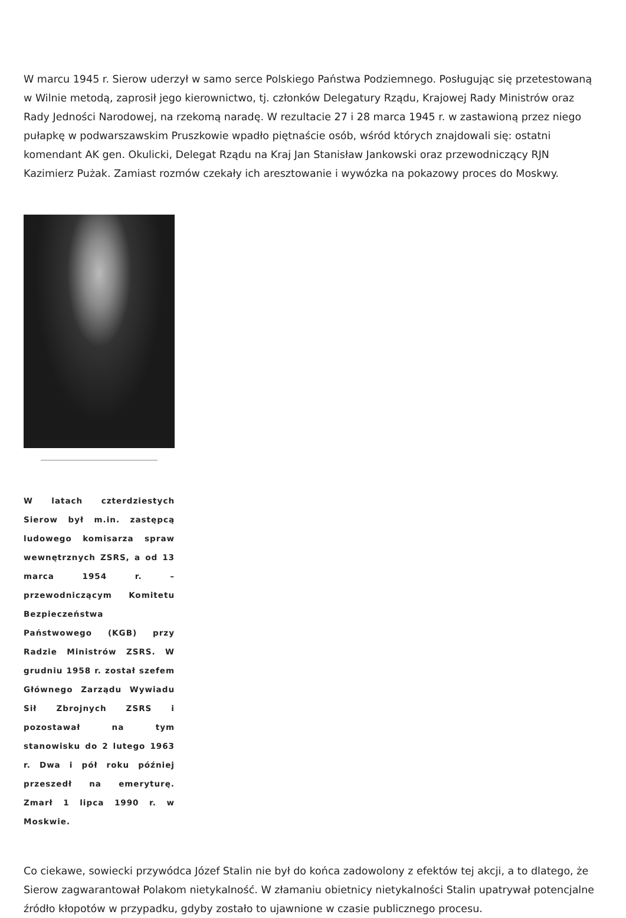W marcu 1945 r. Sierow uderzył w samo serce Polskiego Państwa Podziemnego. Posługując się przetestowaną w Wilnie metodą, zaprosił jego kierownictwo, tj. członków Delegatury Rządu, Krajowej Rady Ministrów oraz Rady Jedności Narodowej, na rzekomą naradę. W rezultacie 27 i 28 marca 1945 r. w zastawioną przez niego pułapkę w podwarszawskim Pruszkowie wpadło piętnaście osób, wśród których znajdowali się: ostatni komendant AK gen. Okulicki, Delegat Rządu na Kraj Jan Stanisław Jankowski oraz przewodniczący RJN Kazimierz Pużak. Zamiast rozmów czekały ich aresztowanie i wywózka na pokazowy proces do Moskwy.
W latach czterdziestych Sierow był m.in. zastępcą ludowego komisarza spraw wewnętrznych ZSRS, a od 13 marca 1954 r. – przewodniczącym Komitetu Bezpieczeństwa Państwowego (KGB) przy Radzie Ministrów ZSRS. W grudniu 1958 r. został szefem Głównego Zarządu Wywiadu Sił Zbrojnych ZSRS i pozostawał na tym stanowisku do 2 lutego 1963 r. Dwa i pół roku później przeszedł na emeryturę. Zmarł 1 lipca 1990 r. w Moskwie.
Co ciekawe, sowiecki przywódca Józef Stalin nie był do końca zadowolony z efektów tej akcji, a to dlatego, że Sierow zagwarantował Polakom nietykalność. W złamaniu obietnicy nietykalności Stalin upatrywał potencjalne źródło kłopotów w przypadku, gdyby zostało to ujawnione w czasie publicznego procesu.